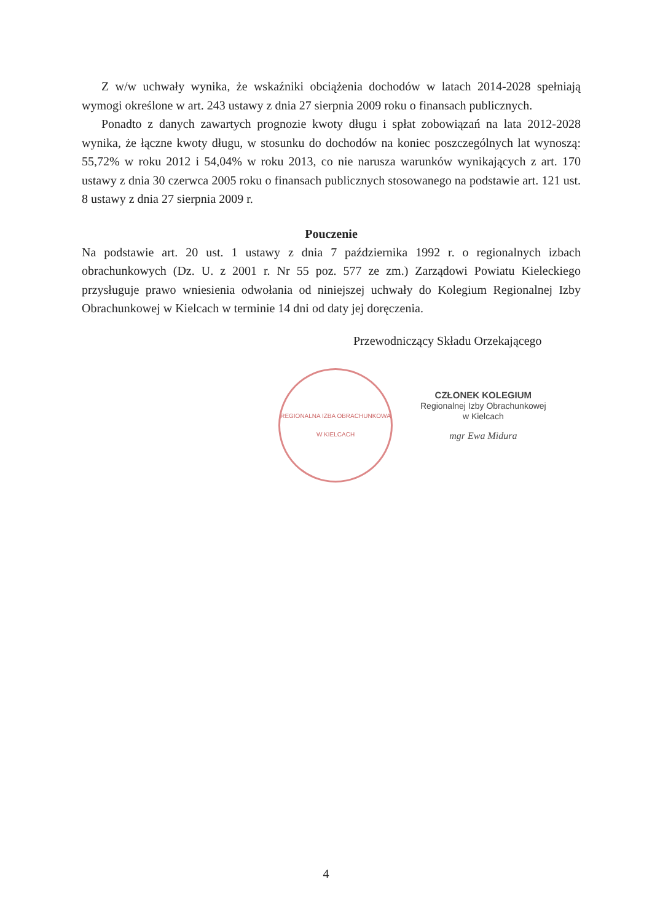Z w/w uchwały wynika, że wskaźniki obciążenia dochodów w latach 2014-2028 spełniają wymogi określone w art. 243 ustawy z dnia 27 sierpnia 2009 roku o finansach publicznych.
Ponadto z danych zawartych prognozie kwoty długu i spłat zobowiązań na lata 2012-2028 wynika, że łączne kwoty długu, w stosunku do dochodów na koniec poszczególnych lat wynoszą: 55,72% w roku 2012 i 54,04% w roku 2013, co nie narusza warunków wynikających z art. 170 ustawy z dnia 30 czerwca 2005 roku o finansach publicznych stosowanego na podstawie art. 121 ust. 8 ustawy z dnia 27 sierpnia 2009 r.
Pouczenie
Na podstawie art. 20 ust. 1 ustawy z dnia 7 października 1992 r. o regionalnych izbach obrachunkowych (Dz. U. z 2001 r. Nr 55 poz. 577 ze zm.) Zarządowi Powiatu Kieleckiego przysługuje prawo wniesienia odwołania od niniejszej uchwały do Kolegium Regionalnej Izby Obrachunkowej w Kielcach w terminie 14 dni od daty jej doręczenia.
Przewodniczący Składu Orzekającego
REGIONALNA IZBA OBRACHUNKOWA
W KIELCACH
CZŁONEK KOLEGIUM
Regionalnej Izby Obrachunkowej
w Kielcach
mgr Ewa Midura
4